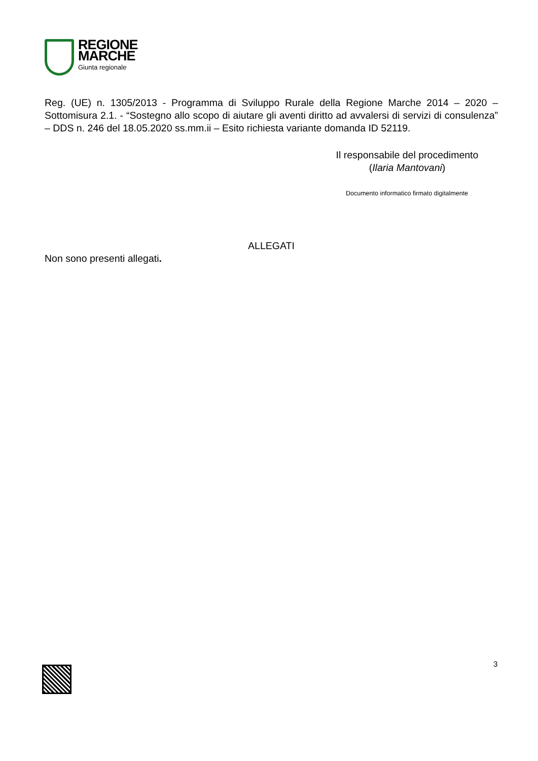REGIONE
MARCHE
Giunta regionale
Reg. (UE) n. 1305/2013 - Programma di Sviluppo Rurale della Regione Marche 2014 – 2020 – Sottomisura 2.1. - “Sostegno allo scopo di aiutare gli aventi diritto ad avvalersi di servizi di consulenza” – DDS n. 246 del 18.05.2020 ss.mm.ii – Esito richiesta variante domanda ID 52119.
Il responsabile del procedimento
(Ilaria Mantovani)
Documento informatico firmato digitalmente
ALLEGATI
Non sono presenti allegati.
3